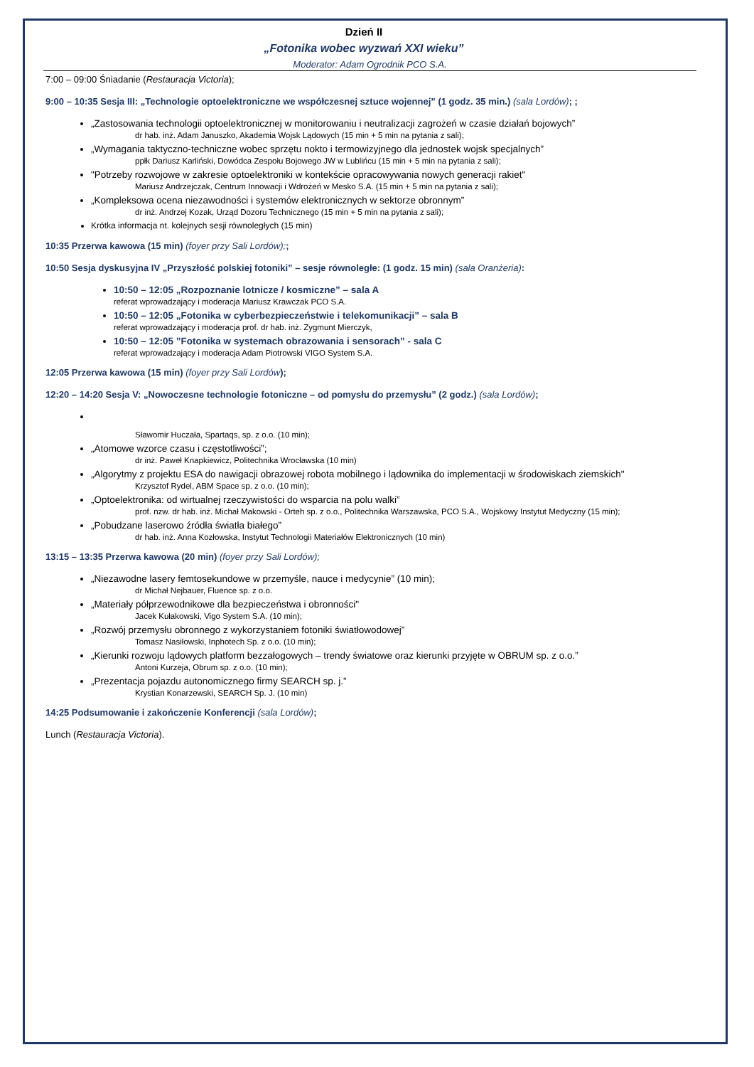Dzień II
„Fotonika wobec wyzwań XXI wieku”
Moderator: Adam Ogrodnik PCO S.A.
7:00 – 09:00 Śniadanie (Restauracja Victoria);
9:00 – 10:35 Sesja III: „Technologie optoelektroniczne we współczesnej sztuce wojennej” (1 godz. 35 min.) (sala Lordów); ;
„Zastosowania technologii optoelektronicznej w monitorowaniu i neutralizacji zagrożeń w czasie działań bojowych”
dr hab. inż. Adam Januszko, Akademia Wojsk Lądowych (15 min + 5 min na pytania z sali);
„Wymagania taktyczno-techniczne wobec sprzętu nokto i termowizyjnego dla jednostek wojsk specjalnych”
ppłk Dariusz Karliński, Dowódca Zespołu Bojowego JW w Lublińcu (15 min + 5 min na pytania z sali);
"Potrzeby rozwojowe w zakresie optoelektroniki w kontekście opracowywania nowych generacji rakiet"
Mariusz Andrzejczak, Centrum Innowacji i Wdrożeń w Mesko S.A. (15 min + 5 min na pytania z sali);
„Kompleksowa ocena niezawodności i systemów elektronicznych w sektorze obronnym”
dr inż. Andrzej Kozak, Urząd Dozoru Technicznego (15 min + 5 min na pytania z sali);
Krótka informacja nt. kolejnych sesji równoległych (15 min)
10:35 Przerwa kawowa (15 min) (foyer przy Sali Lordów);;
10:50 Sesja dyskusyjna IV „Przyszłość polskiej fotoniki” – sesje równoległe: (1 godz. 15 min) (sala Oranżeria):
10:50 – 12:05 „Rozpoznanie lotnicze / kosmiczne” – sala A
referat wprowadzający i moderacja Mariusz Krawczak PCO S.A.
10:50 – 12:05 „Fotonika w cyberbezpieczeństwie i telekomunikacji” – sala B
referat wprowadzający i moderacja prof. dr hab. inż. Zygmunt Mierczyk,
10:50 – 12:05 ”Fotonika w systemach obrazowania i sensorach” - sala C
referat wprowadzający i moderacja Adam Piotrowski VIGO System S.A.
12:05 Przerwa kawowa (15 min) (foyer przy Sali Lordów);
12:20 – 14:20 Sesja V: „Nowoczesne technologie fotoniczne – od pomysłu do przemysłu” (2 godz.) (sala Lordów);
Sławomir Huczała, Spartaqs, sp. z o.o. (10 min);
„Atomowe wzorce czasu i częstotliwości”;
dr inż. Paweł Knapkiewicz, Politechnika Wrocławska (10 min)
„Algorytmy z projektu ESA do nawigacji obrazowej robota mobilnego i lądownika do implementacji w środowiskach ziemskich"
Krzysztof Rydel, ABM Space sp. z o.o. (10 min);
„Optoelektronika: od wirtualnej rzeczywistości do wsparcia na polu walki”
prof. nzw. dr hab. inż. Michał Makowski - Orteh sp. z o.o., Politechnika Warszawska, PCO S.A., Wojskowy Instytut Medyczny (15 min);
„Pobudzane laserowo źródła światła białego”
dr hab. inż. Anna Kozłowska, Instytut Technologii Materiałów Elektronicznych (10 min)
13:15 – 13:35 Przerwa kawowa (20 min) (foyer przy Sali Lordów);
„Niezawodne lasery femtosekundowe w przemyśle, nauce i medycynie” (10 min);
dr Michał Nejbauer, Fluence sp. z o.o.
„Materiały półprzewodnikowe dla bezpieczeństwa i obronności"
Jacek Kułakowski, Vigo System S.A. (10 min);
„Rozwój przemysłu obronnego z wykorzystaniem fotoniki światłowodowej”
Tomasz Nasiłowski, Inphotech Sp. z o.o. (10 min);
„Kierunki rozwoju lądowych platform bezzałogowych – trendy światowe oraz kierunki przyjęte w OBRUM sp. z o.o.”
Antoni Kurzeja, Obrum sp. z o.o. (10 min);
„Prezentacja pojazdu autonomicznego firmy SEARCH sp. j.”
Krystian Konarzewski, SEARCH Sp. J. (10 min)
14:25 Podsumowanie i zakończenie Konferencji (sala Lordów);
Lunch (Restauracja Victoria).